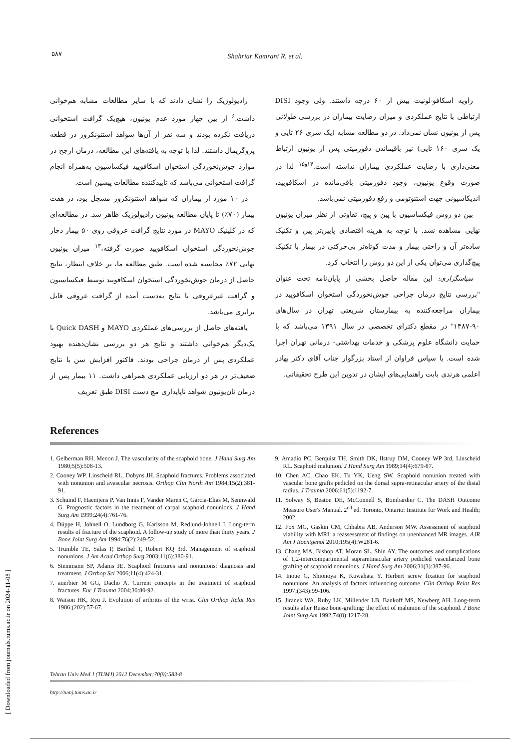۵۸۷
Shahriar Kamrani R. et al.
رادیولوژیک را نشان دادند که با سایر مطالعات مشابه هم‌خوانی داشت.<sup>۶</sup> از بین چهار مورد عدم یونیون، هیچ‌یک گرافت استخوانی دریافت نکرده بودند و سه نفر از آن‌ها شواهد استئونکروز در قطعه پروگزیمال داشتند. لذا با توجه به یافته‌های این مطالعه، درمان ارجح در موارد جوش‌نخوردگی استخوان اسکافویید فیکساسیون به‌همراه انجام گرافت استخوانی می‌باشد که تاییدکننده مطالعات پیشین است.
در ۱۰ مورد از بیماران که شواهد استئونکروز مسجل بود، در هفت بیمار (۷۰٪) تا پایان مطالعه یونیون رادیولوژیک ظاهر شد. در مطالعه‌ای که در کلینیک MAYO در مورد نتایج گرافت عروقی روی ۵۰ بیمار دچار جوش‌نخوردگی استخوان اسکافویید صورت گرفته،<sup>۱۳</sup> میزان یونیون نهایی ۷۲٪ محاسبه شده است. طبق مطالعه ما، بر خلاف انتظار، نتایج حاصل از درمان جوش‌نخوردگی استخوان اسکافویید توسط فیکساسیون و گرافت غیرعروقی با نتایج به‌دست آمده از گرافت عروقی قابل برابری می‌باشد.
یافته‌های حاصل از بررسی‌های عملکردی MAYO و Quick DASH با یک‌دیگر هم‌خوانی داشتند و نتایج هر دو بررسی نشان‌دهنده بهبود عملکردی پس از درمان جراحی بودند. فاکتور افزایش سن با نتایج ضعیف‌تر در هر دو ارزیابی عملکردی همراهی داشت. ۱۱ بیمار پس از درمان نان‌یونیون شواهد ناپایداری مچ دست DISI طبق تعریف
زاویه اسکافو-لونیت بیش از ۶۰ درجه داشتند. ولی وجود DISI ارتباطی با نتایج عملکردی و میزان رضایت بیماران در بررسی طولانی پس از یونیون نشان نمی‌داد. در دو مطالعه مشابه (یک سری ۲۶ تایی و یک سری ۱۶۰ تایی) نیز باقیماندن دفورمیتی پس از یونیون ارتباط معنی‌داری با رضایت عملکردی بیماران نداشته است.<sup>۱۴و۱۵</sup> لذا در صورت وقوع یونیون، وجود دفورمیتی باقی‌مانده در اسکافویید، اندیکاسیونی جهت استئوتومی و رفع دفورمیتی نمی‌باشد.
بین دو روش فیکساسیون با پین و پیچ، تفاوتی از نظر میزان یونیون نهایی مشاهده نشد. با توجه به هزینه اقتصادی پایین‌تر پین و تکنیک ساده‌تر آن و راحتی بیمار و مدت کوتاه‌تر بی‌حرکتی در بیمار با تکنیک پیچ‌گذاری می‌توان یکی از این دو روش را انتخاب کرد.
سپاسگزاری: این مقاله حاصل بخشی از پایان‌نامه تحت عنوان "بررسی نتایج درمان جراحی جوش‌نخوردگی استخوان اسکافویید در بیماران مراجعه‌کننده به بیمارستان شریعتی تهران در سال‌های ۹۰-۱۳۸۷" در مقطع دکترای تخصصی در سال ۱۳۹۱ می‌باشد که با حمایت دانشگاه علوم پزشکی و خدمات بهداشتی- درمانی تهران اجرا شده است. با سپاس فراوان از استاد بزرگوار جناب آقای دکتر بهادر اعلمی هرندی بابت راهنمایی‌های ایشان در تدوین این طرح تحقیقاتی.
References
1. Gelberman RH, Menon J. The vascularity of the scaphoid bone. J Hand Surg Am 1980;5(5):508-13.
2. Cooney WP, Linscheid RL, Dobyns JH. Scaphoid fractures. Problems associated with nonunion and avascular necrosis. Orthop Clin North Am 1984;15(2):381-91.
3. Schuind F, Haentjens P, Van Innis F, Vander Maren C, Garcia-Elias M, Sennwald G. Prognostic factors in the treatment of carpal scaphoid nonunions. J Hand Surg Am 1999;24(4):761-76.
4. Düppe H, Johnell O, Lundborg G, Karlsson M, Redlund-Johnell I. Long-term results of fracture of the scaphoid. A follow-up study of more than thirty years. J Bone Joint Surg Am 1994;76(2):249-52.
5. Trumble TE, Salas P, Barthel T, Robert KQ 3rd. Management of scaphoid nonunions. J Am Acad Orthop Surg 2003;11(6):380-91.
6. Steinmann SP, Adams JE. Scaphoid fractures and nonunions: diagnosis and treatment. J Orthop Sci 2006;11(4):424-31.
7. auerbier M GG, Dacho A. Current concepts in the treatment of scaphoid fractures. Eur J Trauma 2004;30:80-92.
8. Watson HK, Ryu J. Evolution of arthritis of the wrist. Clin Orthop Relat Res 1986;(202):57-67.
9. Amadio PC, Berquist TH, Smith DK, Ilstrup DM, Cooney WP 3rd, Linscheid RL. Scaphoid malunion. J Hand Surg Am 1989;14(4):679-87.
10. Chen AC, Chao EK, Tu YK, Ueng SW. Scaphoid nonunion treated with vascular bone grafts pedicled on the dorsal supra-retinacular artery of the distal radius. J Trauma 2006;61(5):1192-7.
11. Solway S, Beaton DE, McConnell S, Bombardier C. The DASH Outcome Measure User's Manual. 2<sup>nd</sup> ed. Toronto, Ontario: Institute for Work and Health; 2002.
12. Fox MG, Gaskin CM, Chhabra AB, Anderson MW. Assessment of scaphoid viability with MRI: a reassessment of findings on unenhanced MR images. AJR Am J Roentgenol 2010;195(4):W281-6.
13. Chang MA, Bishop AT, Moran SL, Shin AY. The outcomes and complications of 1,2-intercompartmental supraretinacular artery pedicled vascularized bone grafting of scaphoid nonunions. J Hand Surg Am 2006;31(3):387-96.
14. Inoue G, Shionoya K, Kuwahata Y. Herbert screw fixation for scaphoid nonunions. An analysis of factors influencing outcome. Clin Orthop Relat Res 1997;(343):99-106.
15. Jiranek WA, Ruby LK, Millender LB, Bankoff MS, Newberg AH. Long-term results after Russe bone-grafting: the effect of malunion of the scaphoid. J Bone Joint Surg Am 1992;74(8):1217-28.
Tehran Univ Med J (TUMJ) 2012 December;70(9):583-8
http://tumj.tums.ac.ir
[ Downloaded from journals.tums.ac.ir on 2024-11-08 ]